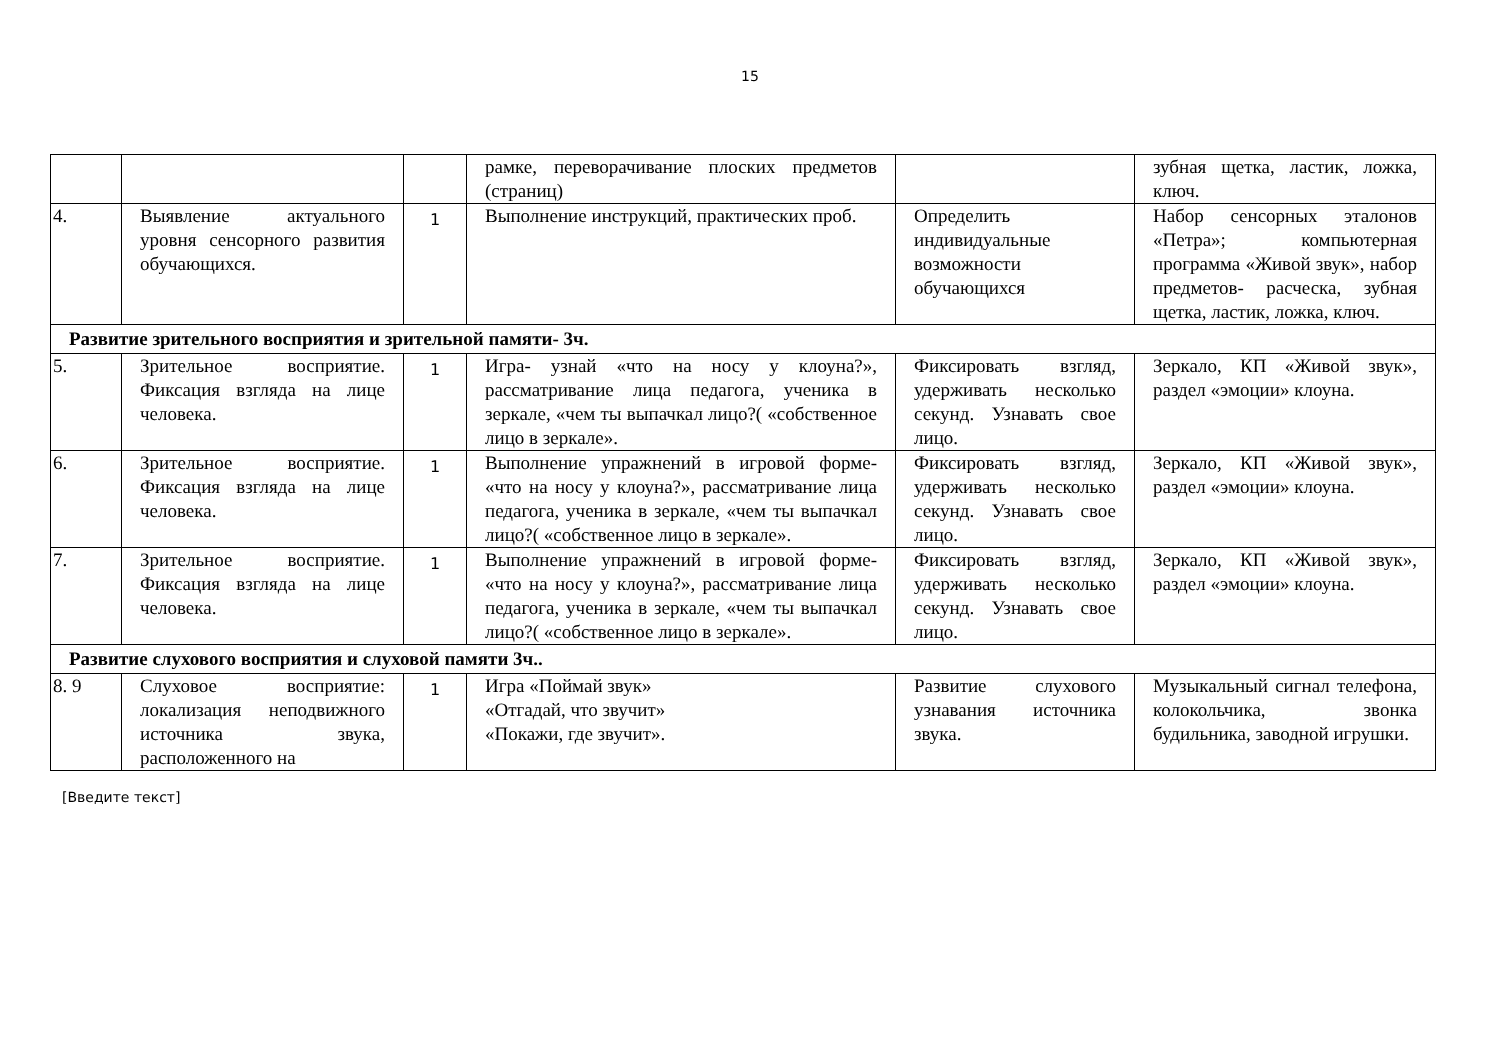15
| | | | рамке, переворачивание плоских предметов (страниц) | | зубная щетка, ластик, ложка, ключ. |
| 4. | Выявление актуального уровня сенсорного развития обучающихся. | 1 | Выполнение инструкций, практических проб. | Определить индивидуальные возможности обучающихся | Набор сенсорных эталонов «Петра»; компьютерная программа «Живой звук», набор предметов- расческа, зубная щетка, ластик, ложка, ключ. |
| Развитие зрительного восприятия и зрительной памяти- 3ч. | | | | | |
| 5. | Зрительное восприятие. Фиксация взгляда на лице человека. | 1 | Игра- узнай «что на носу у клоуна?», рассматривание лица педагога, ученика в зеркале, «чем ты выпачкал лицо?( «собственное лицо в зеркале». | Фиксировать взгляд, удерживать несколько секунд. Узнавать свое лицо. | Зеркало, КП «Живой звук», раздел «эмоции» клоуна. |
| 6. | Зрительное восприятие. Фиксация взгляда на лице человека. | 1 | Выполнение упражнений в игровой форме- «что на носу у клоуна?», рассматривание лица педагога, ученика в зеркале, «чем ты выпачкал лицо?( «собственное лицо в зеркале». | Фиксировать взгляд, удерживать несколько секунд. Узнавать свое лицо. | Зеркало, КП «Живой звук», раздел «эмоции» клоуна. |
| 7. | Зрительное восприятие. Фиксация взгляда на лице человека. | 1 | Выполнение упражнений в игровой форме- «что на носу у клоуна?», рассматривание лица педагога, ученика в зеркале, «чем ты выпачкал лицо?( «собственное лицо в зеркале». | Фиксировать взгляд, удерживать несколько секунд. Узнавать свое лицо. | Зеркало, КП «Живой звук», раздел «эмоции» клоуна. |
| Развитие слухового восприятия и слуховой памяти 3ч.. | | | | | |
| 8. 9 | Слуховое восприятие: локализация неподвижного источника звука, расположенного на | 1 | Игра «Поймай звук» «Отгадай, что звучит» «Покажи, где звучит». | Развитие слухового узнавания источника звука. | Музыкальный сигнал телефона, колокольчика, звонка будильника, заводной игрушки. |
[Введите текст]